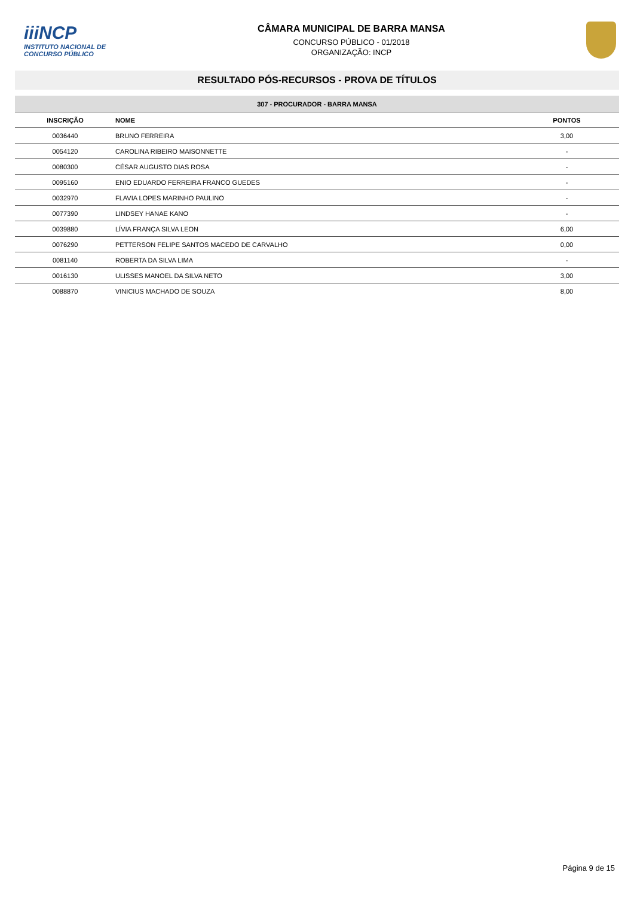iiiNCP
INSTITUTO NACIONAL DE CONCURSO PÚBLICO
CÂMARA MUNICIPAL DE BARRA MANSA
CONCURSO PÚBLICO - 01/2018
ORGANIZAÇÃO: INCP
RESULTADO PÓS-RECURSOS - PROVA DE TÍTULOS
| 307 - PROCURADOR - BARRA MANSA | | |
| INSCRIÇÃO | NOME | PONTOS |
| 0036440 | BRUNO FERREIRA | 3,00 |
| 0054120 | CAROLINA RIBEIRO MAISONNETTE | - |
| 0080300 | CÉSAR AUGUSTO DIAS ROSA | - |
| 0095160 | ENIO EDUARDO FERREIRA FRANCO GUEDES | - |
| 0032970 | FLAVIA LOPES MARINHO PAULINO | - |
| 0077390 | LINDSEY HANAE KANO | - |
| 0039880 | LÍVIA FRANÇA SILVA LEON | 6,00 |
| 0076290 | PETTERSON FELIPE SANTOS MACEDO DE CARVALHO | 0,00 |
| 0081140 | ROBERTA DA SILVA LIMA | - |
| 0016130 | ULISSES MANOEL DA SILVA NETO | 3,00 |
| 0088870 | VINICIUS MACHADO DE SOUZA | 8,00 |
Página 9 de 15